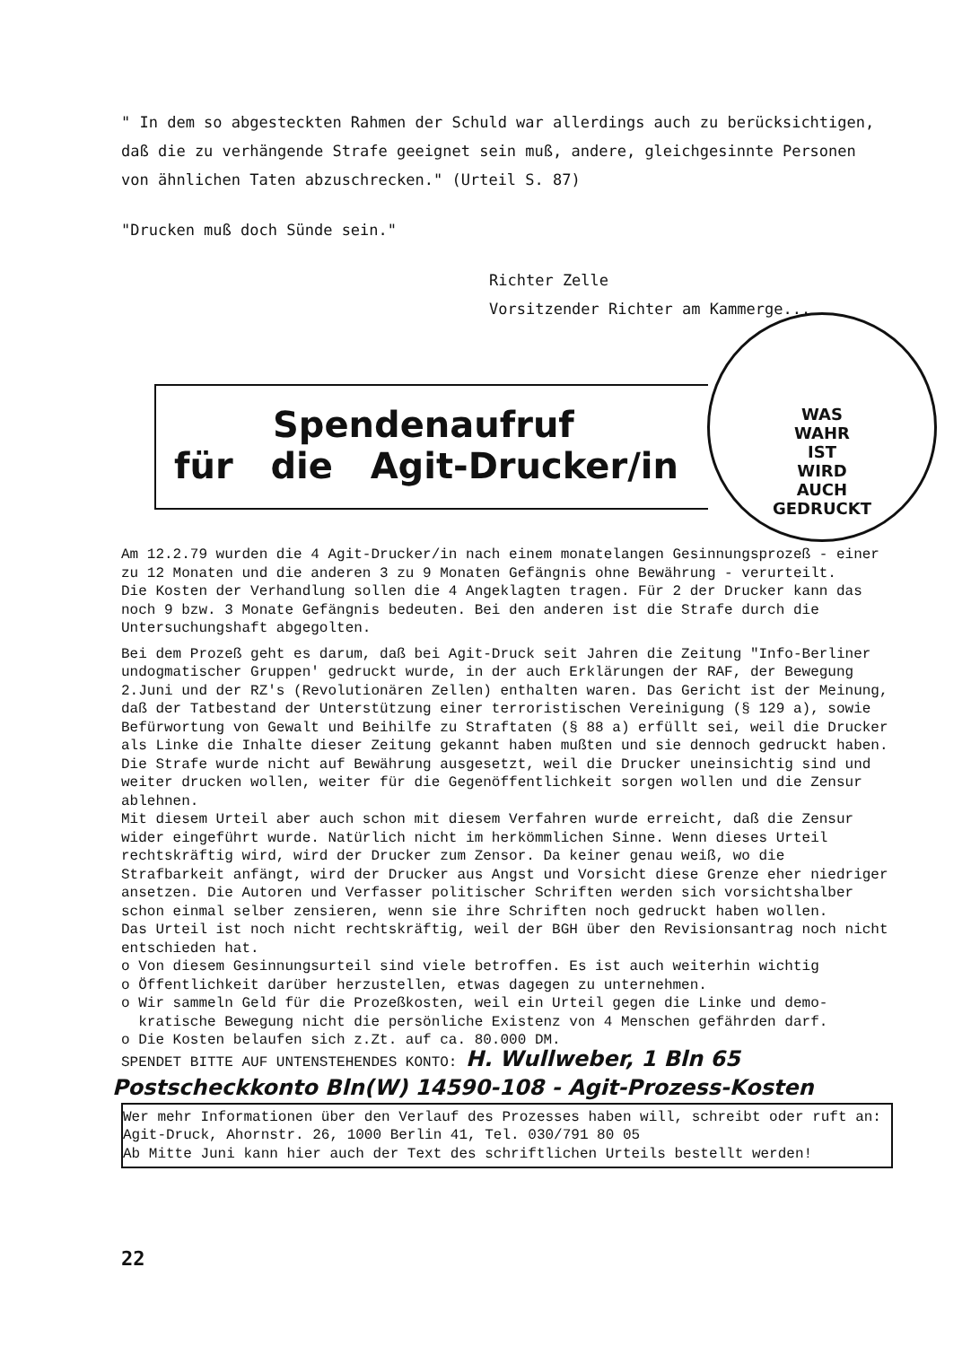" In dem so abgesteckten Rahmen der Schuld war allerdings auch zu berücksichtigen, daß die zu verhängende Strafe geeignet sein muß, andere, gleichgesinnte Personen von ähnlichen Taten abzuschrecken." (Urteil S. 87)
"Drucken muß doch Sünde sein."
Richter Zelle
Vorsitzender Richter am Kammerge...
Spendenaufruf
für die Agit-Drucker/in
WAS
WAHR
IST
WIRD
AUCH
GEDRUCKT
Am 12.2.79 wurden die 4 Agit-Drucker/in nach einem monatelangen Gesinnungsprozeß - einer zu 12 Monaten und die anderen 3 zu 9 Monaten Gefängnis ohne Bewährung - verurteilt.
Die Kosten der Verhandlung sollen die 4 Angeklagten tragen. Für 2 der Drucker kann das noch 9 bzw. 3 Monate Gefängnis bedeuten. Bei den anderen ist die Strafe durch die Untersuchungshaft abgegolten.
Bei dem Prozeß geht es darum, daß bei Agit-Druck seit Jahren die Zeitung "Info-Berliner undogmatischer Gruppen' gedruckt wurde, in der auch Erklärungen der RAF, der Bewegung 2.Juni und der RZ's (Revolutionären Zellen) enthalten waren. Das Gericht ist der Meinung, daß der Tatbestand der Unterstützung einer terroristischen Vereinigung (§ 129 a), sowie Befürwortung von Gewalt und Beihilfe zu Straftaten (§ 88 a) erfüllt sei, weil die Drucker als Linke die Inhalte dieser Zeitung gekannt haben mußten und sie dennoch gedruckt haben.
Die Strafe wurde nicht auf Bewährung ausgesetzt, weil die Drucker uneinsichtig sind und weiter drucken wollen, weiter für die Gegenöffentlichkeit sorgen wollen und die Zensur ablehnen.
Mit diesem Urteil aber auch schon mit diesem Verfahren wurde erreicht, daß die Zensur wider eingeführt wurde. Natürlich nicht im herkömmlichen Sinne. Wenn dieses Urteil rechtskräftig wird, wird der Drucker zum Zensor. Da keiner genau weiß, wo die Strafbarkeit anfängt, wird der Drucker aus Angst und Vorsicht diese Grenze eher niedriger ansetzen. Die Autoren und Verfasser politischer Schriften werden sich vorsichtshalber schon einmal selber zensieren, wenn sie ihre Schriften noch gedruckt haben wollen.
Das Urteil ist noch nicht rechtskräftig, weil der BGH über den Revisionsantrag noch nicht entschieden hat.
o Von diesem Gesinnungsurteil sind viele betroffen. Es ist auch weiterhin wichtig
o Öffentlichkeit darüber herzustellen, etwas dagegen zu unternehmen.
o Wir sammeln Geld für die Prozeßkosten, weil ein Urteil gegen die Linke und demo-
kratische Bewegung nicht die persönliche Existenz von 4 Menschen gefährden darf.
o Die Kosten belaufen sich z.Zt. auf ca. 80.000 DM.
SPENDET BITTE AUF UNTENSTEHENDES KONTO: H. Wullweber, 1 Bln 65
Postscheckkonto Bln(W) 14590-108 - Agit-Prozess-Kosten
Wer mehr Informationen über den Verlauf des Prozesses haben will, schreibt oder ruft an: Agit-Druck, Ahornstr. 26, 1000 Berlin 41, Tel. 030/791 80 05
Ab Mitte Juni kann hier auch der Text des schriftlichen Urteils bestellt werden!
22